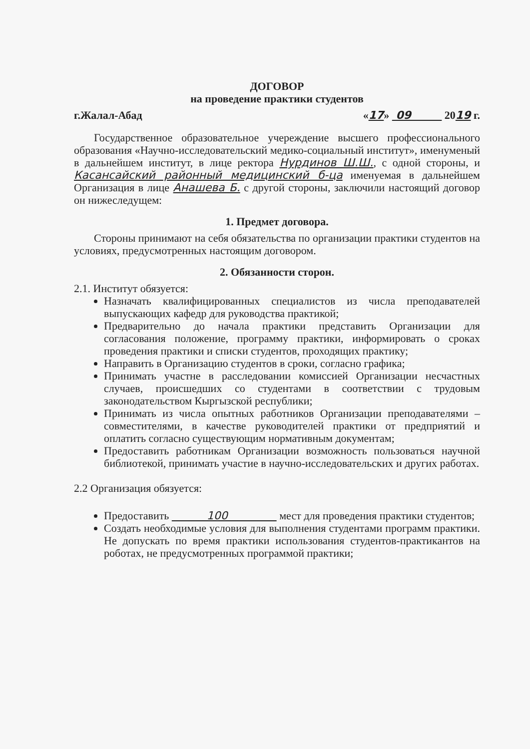ДОГОВОР
на проведение практики студентов
г.Жалал-Абад «17» 09 2019 г.
Государственное образовательное учереждение высшего профессионального образования «Научно-исследовательский медико-социальный институт», именуменый в дальнейшем институт, в лице ректора Нурдинов Ш.Ш., с одной стороны, и Касансайский районный медицинский б-ца именуемая в дальнейшем Организация в лице Анашева Б. с другой стороны, заключили настоящий договор он нижеследущем:
1. Предмет договора.
Стороны принимают на себя обязательства по организации практики студентов на условиях, предусмотренных настоящим договором.
2. Обязанности сторон.
2.1. Институт обязуется:
Назначать квалифицированных специалистов из числа преподавателей выпускающих кафедр для руководства практикой;
Предварительно до начала практики представить Организации для согласования положение, программу практики, информировать о сроках проведения практики и списки студентов, проходящих практику;
Направить в Организацию студентов в сроки, согласно графика;
Принимать участне в расследовании комиссией Организации несчастных случаев, происшедших со студентами в соответствии с трудовым законодательством Кыргызской республики;
Принимать из числа опытных работников Организации преподавателями – совместителями, в качестве руководителей практики от предприятий и оплатить согласно существующим нормативным документам;
Предоставить работникам Организации возможность пользоваться научной библиотекой, принимать участие в научно-исследовательских и других работах.
2.2 Организация обязуется:
Предоставить 100 мест для проведения практики студентов;
Создать необходимые условия для выполнения студентами программ практики. Не допускать по время практики использования студентов-практикантов на роботах, не предусмотренных программой практики;